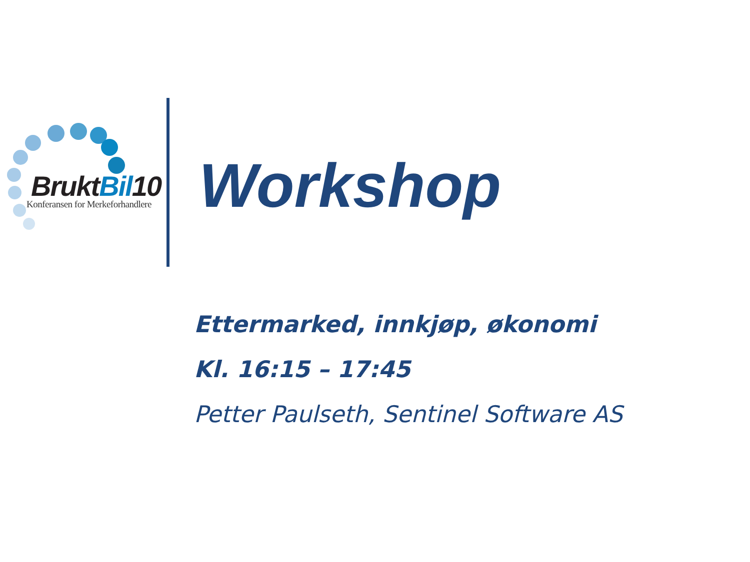BruktBil10
Konferansen for Merkeforhandlere
Workshop
Ettermarked, innkjøp, økonomi
Kl. 16:15 – 17:45
Petter Paulseth, Sentinel Software AS